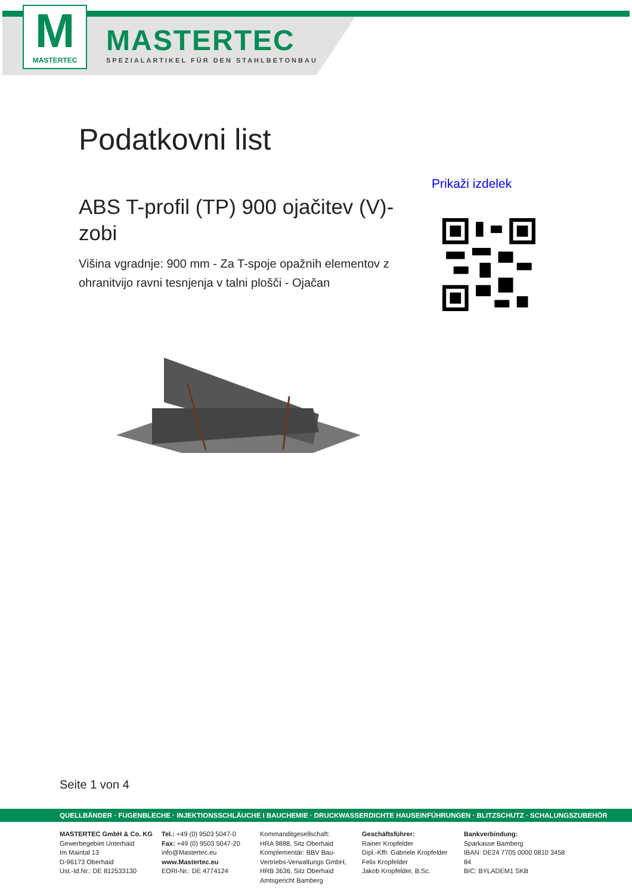M
MASTERTEC
MASTERTEC
SPEZIALARTIKEL FÜR DEN STAHLBETONBAU
Podatkovni list
Prikaži izdelek
ABS T-profil (TP) 900 ojačitev (V)-zobi
Višina vgradnje: 900 mm - Za T-spoje opažnih elementov z ohranitvijo ravni tesnjenja v talni plošči - Ojačan
Seite 1 von 4
QUELLBÄNDER · FUGENBLECHE · INJEKTIONSSCHLÄUCHE I BAUCHEMIE · DRUCKWASSERDICHTE HAUSEINFÜHRUNGEN · BLITZSCHUTZ · SCHALUNGSZUBEHÖR
MASTERTEC GmbH & Co. KG
Gewerbegebiet Unterhaid
Im Maintal 13
D-96173 Oberhaid
Ust.-Id.Nr.: DE 812533130
Tel.: +49 (0) 9503 5047-0
Fax: +49 (0) 9503 5047-20
info@Mastertec.eu
www.Mastertec.eu
EORI-Nr.: DE 4774124
Kommanditgesellschaft:
HRA 9888, Sitz Oberhaid
Komplementär: BBV Bau-
Vertriebs-Verwaltungs GmbH,
HRB 3636, Sitz Oberhaid
Amtsgericht Bamberg
Geschäftsführer:
Rainer Kropfelder
Dipl.-Kffr. Gabriele Kropfelder
Felix Kropfelder
Jakob Kropfelder, B.Sc.
Bankverbindung:
Sparkasse Bamberg
IBAN: DE24 7705 0000 0810 3458 84
BIC: BYLADEM1 SKB